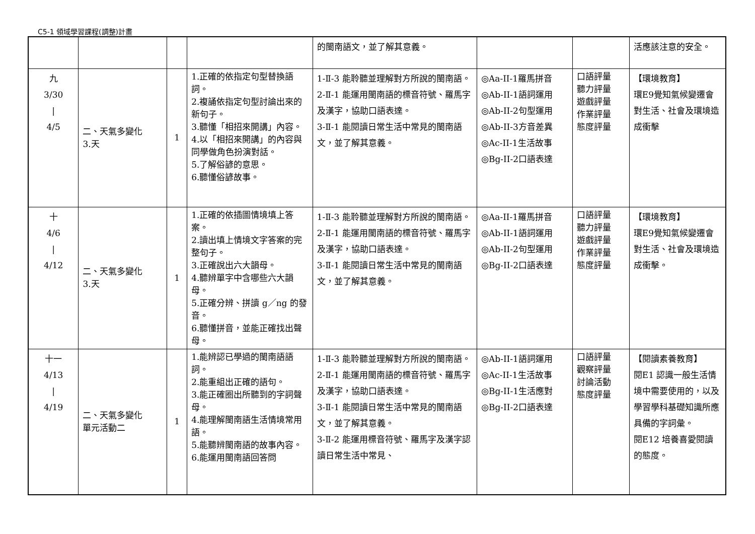C5-1 領域學習課程(調整)計畫
| | | | | 的閩南語文，並了解其意義。 | | | 活應該注意的安全。 |
| 九 3/30 / 4/5 | 二、天氣多變化 3.天 | 1 | 1.正確的依指定句型替換語詞。 2.複誦依指定句型討論出來的新句子。 3.聽懂「相招來開講」內容。 4.以「相招來開講」的內容與同學做角色扮演對話。 5.了解俗諺的意思。 6.聽懂俗諺故事。 | 1-Ⅱ-3 能聆聽並理解對方所說的閩南語。 2-Ⅱ-1 能運用閩南語的標音符號、羅馬字及漢字，協助口語表達。 3-Ⅱ-1 能閱讀日常生活中常見的閩南語文，並了解其意義。 | ◎Aa-II-1羅馬拼音 ◎Ab-II-1語詞運用 ◎Ab-II-2句型運用 ◎Ab-II-3方音差異 ◎Ac-II-1生活故事 ◎Bg-II-2口語表達 | 口語評量 聽力評量 遊戲評量 作業評量 態度評量 | 【環境教育】 環E9覺知氣候變遷會對生活、社會及環境造成衝擊 |
| 十 4/6 / 4/12 | 二、天氣多變化 3.天 | 1 | 1.正確的依插圖情境填上答案。 2.讀出填上情境文字答案的完整句子。 3.正確說出六大韻母。 4.聽辨單字中含哪些六大韻母。 5.正確分辨、拼讀 g／ng 的發音。 6.聽懂拼音，並能正確找出聲母。 | 1-Ⅱ-3 能聆聽並理解對方所說的閩南語。 2-Ⅱ-1 能運用閩南語的標音符號、羅馬字及漢字，協助口語表達。 3-Ⅱ-1 能閱讀日常生活中常見的閩南語文，並了解其意義。 | ◎Aa-II-1羅馬拼音 ◎Ab-II-1語詞運用 ◎Ab-II-2句型運用 ◎Bg-II-2口語表達 | 口語評量 聽力評量 遊戲評量 作業評量 態度評量 | 【環境教育】 環E9覺知氣候變遷會對生活、社會及環境造成衝擊。 |
| 十一 4/13 / 4/19 | 二、天氣多變化 單元活動二 | 1 | 1.能辨認已學過的閩南語語詞。 2.能重組出正確的語句。 3.能正確圈出所聽到的字詞聲母。 4.能理解閩南語生活情境常用語。 5.能聽辨閩南語的故事內容。 6.能運用閩南語回答問 | 1-Ⅱ-3 能聆聽並理解對方所說的閩南語。 2-Ⅱ-1 能運用閩南語的標音符號、羅馬字及漢字，協助口語表達。 3-Ⅱ-1 能閱讀日常生活中常見的閩南語文，並了解其意義。 3-Ⅱ-2 能運用標音符號、羅馬字及漢字認讀日常生活中常見、 | ◎Ab-II-1語詞運用 ◎Ac-II-1生活故事 ◎Bg-II-1生活應對 ◎Bg-II-2口語表達 | 口語評量 觀察評量 討論活動 態度評量 | 【閱讀素養教育】 閱E1 認識一般生活情境中需要使用的，以及學習學科基礎知識所應具備的字詞彙。 閱E12 培養喜愛閱讀的態度。 |